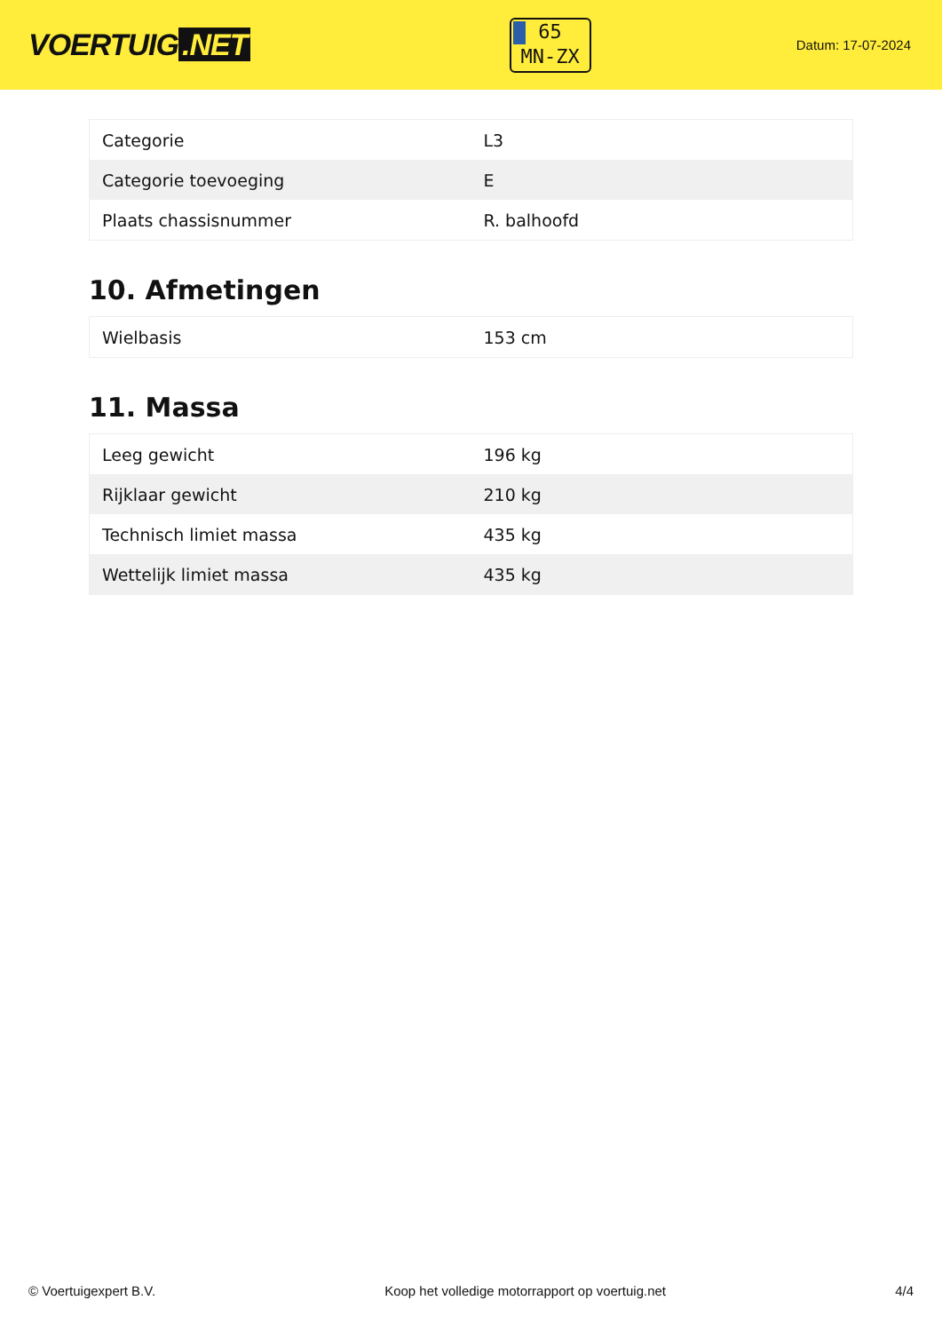VOERTUIG.NET
65
MN-ZX
Datum: 17-07-2024
| Categorie | L3 |
| Categorie toevoeging | E |
| Plaats chassisnummer | R. balhoofd |
10. Afmetingen
| Wielbasis | 153 cm |
11. Massa
| Leeg gewicht | 196 kg |
| Rijklaar gewicht | 210 kg |
| Technisch limiet massa | 435 kg |
| Wettelijk limiet massa | 435 kg |
© Voertuigexpert B.V. Koop het volledige motorrapport op voertuig.net 4/4